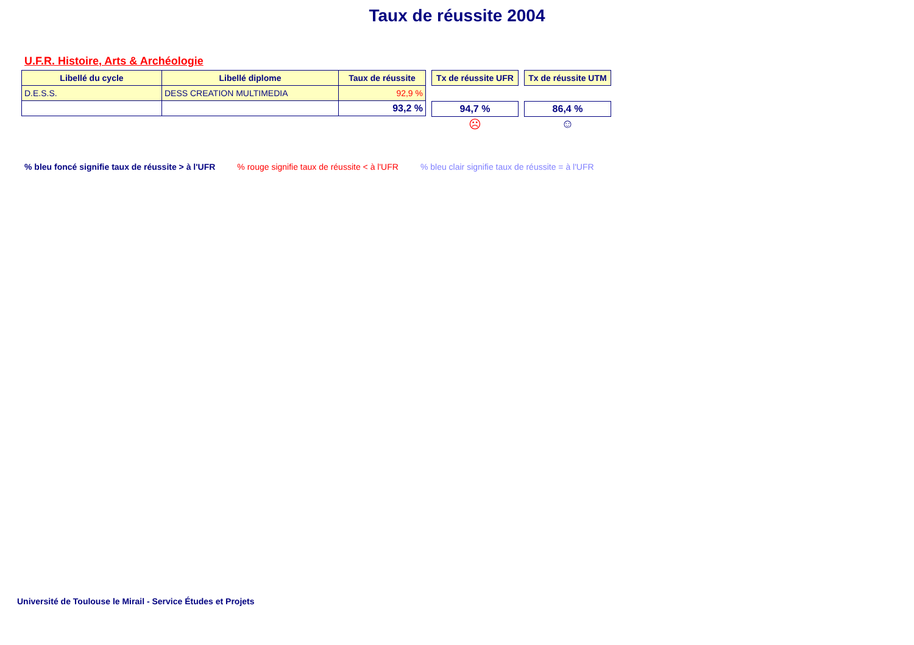Taux de réussite 2004
U.F.R. Histoire, Arts & Archéologie
| Libellé du cycle | Libellé diplome | Taux de réussite |
| --- | --- | --- |
| D.E.S.S. | DESS CREATION MULTIMEDIA | 92,9 % |
| | | 93,2 % |
Tx de réussite UFR
94,7 %
☹
Tx de réussite UTM
86,4 %
☺
% bleu foncé signifie taux de réussite > à l'UFR % rouge signifie taux de réussite < à l'UFR % bleu clair signifie taux de réussite = à l'UFR
Université de Toulouse le Mirail - Service Études et Projets